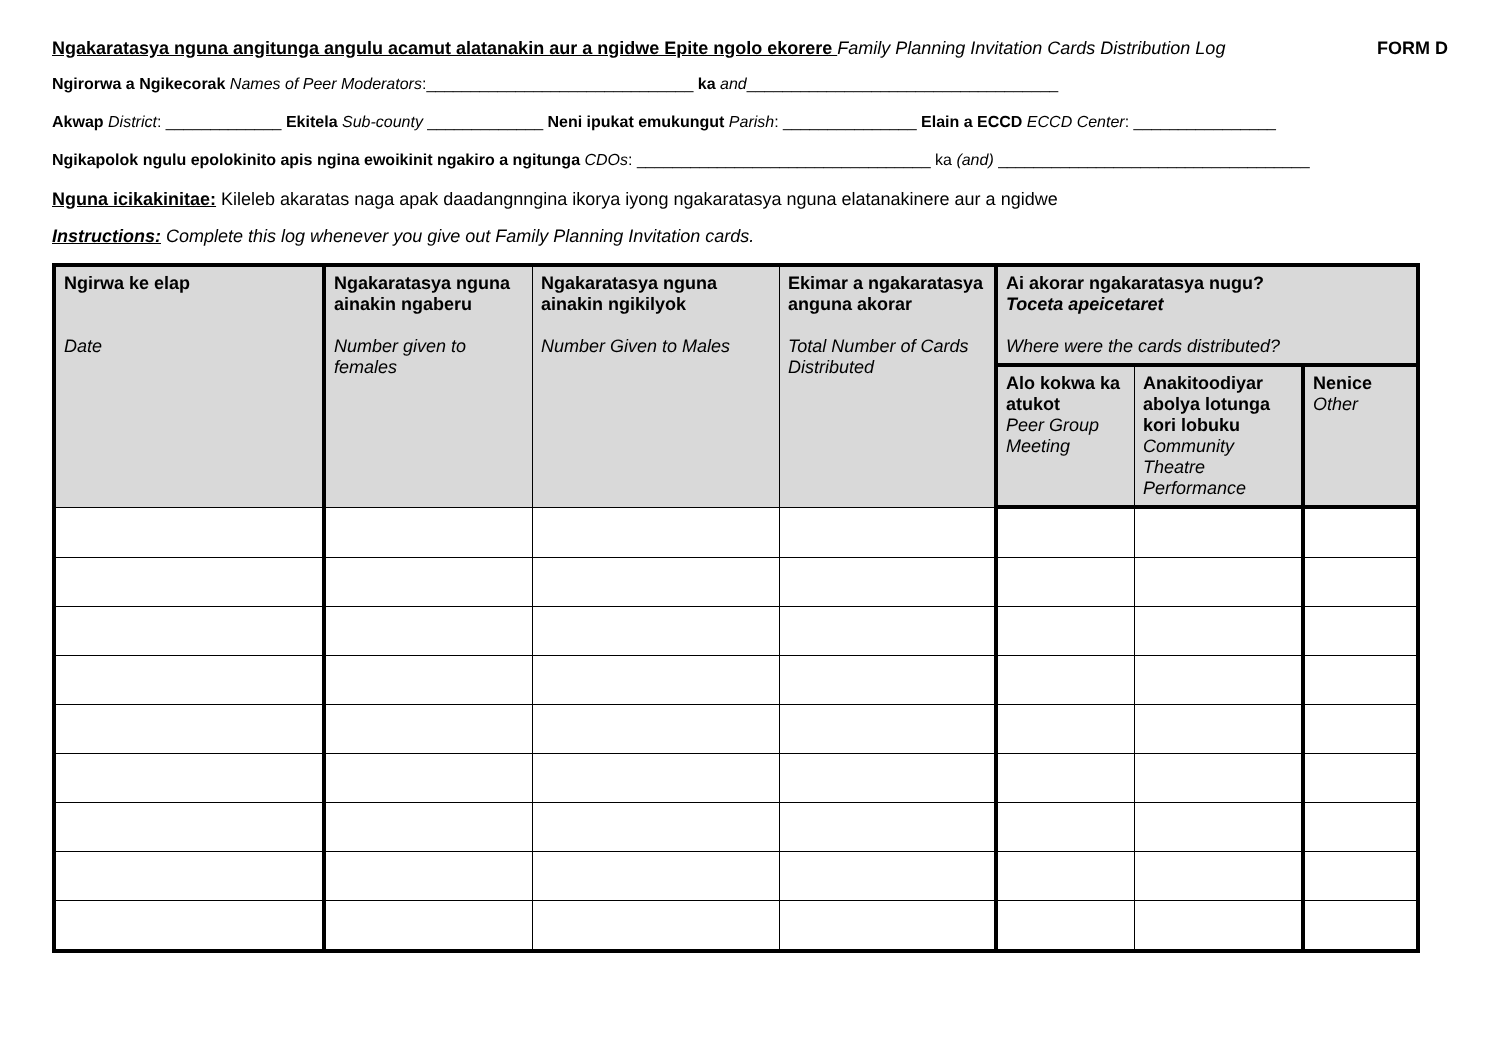Ngakaratasya nguna angitunga angulu acamut alatanakin aur a ngidwe Epite ngolo ekorere Family Planning Invitation Cards Distribution Log
FORM D
Ngirorwa a Ngikecorak Names of Peer Moderators:______________________________ ka and___________________________________
Akwap District: _____________ Ekitela Sub-county _____________ Neni ipukat emukungut Parish: _______________ Elain a ECCD ECCD Center: ________________
Ngikapolok ngulu epolokinito apis ngina ewoikinit ngakiro a ngitunga CDOs: _________________________________ ka (and) ___________________________________
Nguna icikakinitae: Kileleb akaratas naga apak daadangnngina ikorya iyong ngakaratasya nguna elatanakinere aur a ngidwe
Instructions: Complete this log whenever you give out Family Planning Invitation cards.
| Ngirwa ke elap Date | Ngakaratasya nguna ainakin ngaberu Number given to females | Ngakaratasya nguna ainakin ngikilyok Number Given to Males | Ekimar a ngakaratasya anguna akorar Total Number of Cards Distributed | Ai akorar ngakaratasya nugu? Toceta apeicetaret Where were the cards distributed? | | |
| --- | --- | --- | --- | --- | --- | --- |
| | | | | Alo kokwa ka atukot Peer Group Meeting | Anakitoodiyar abolya lotunga kori lobuku Community Theatre Performance | Nenice Other |